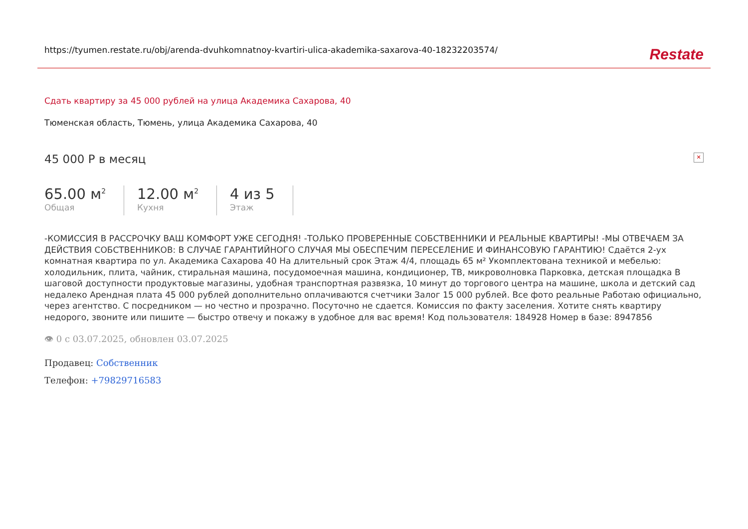https://tyumen.restate.ru/obj/arenda-dvuhkomnatnoy-kvartiri-ulica-akademika-saxarova-40-18232203574/
Restate
Сдать квартиру за 45 000 рублей на улица Академика Сахарова, 40
Тюменская область, Тюмень, улица Академика Сахарова, 40
45 000 Р в месяц
✕
65.00 м<sup>2</sup>
Общая
12.00 м<sup>2</sup>
Кухня
4 из 5
Этаж
-КОМИССИЯ В РАССРОЧКУ ВАШ КОМФОРТ УЖЕ СЕГОДНЯ! -ТОЛЬКО ПРОВЕРЕННЫЕ СОБСТВЕННИКИ И РЕАЛЬНЫЕ КВАРТИРЫ! -МЫ ОТВЕЧАЕМ ЗА ДЕЙСТВИЯ СОБСТВЕННИКОВ: В СЛУЧАЕ ГАРАНТИЙНОГО СЛУЧАЯ МЫ ОБЕСПЕЧИМ ПЕРЕСЕЛЕНИЕ И ФИНАНСОВУЮ ГАРАНТИЮ! Сдаётся 2-ух комнатная квартира по ул. Академика Сахарова 40 На длительный срок Этаж 4/4, площадь 65 м² Укомплектована техникой и мебелью: холодильник, плита, чайник, стиральная машина, посудомоечная машина, кондиционер, ТВ, микроволновка Парковка, детская площадка В шаговой доступности продуктовые магазины, удобная транспортная развязка, 10 минут до торгового центра на машине, школа и детский сад недалеко Арендная плата 45 000 рублей дополнительно оплачиваются счетчики Залог 15 000 рублей. Все фото реальные Работаю официально, через агентство. С посредником — но честно и прозрачно. Посуточно не сдается. Комиссия по факту заселения. Хотите снять квартиру недорого, звоните или пишите — быстро отвечу и покажу в удобное для вас время! Код пользователя: 184928 Номер в базе: 8947856
👁 0 с 03.07.2025, обновлен 03.07.2025
Продавец: Собственник
Телефон: +79829716583